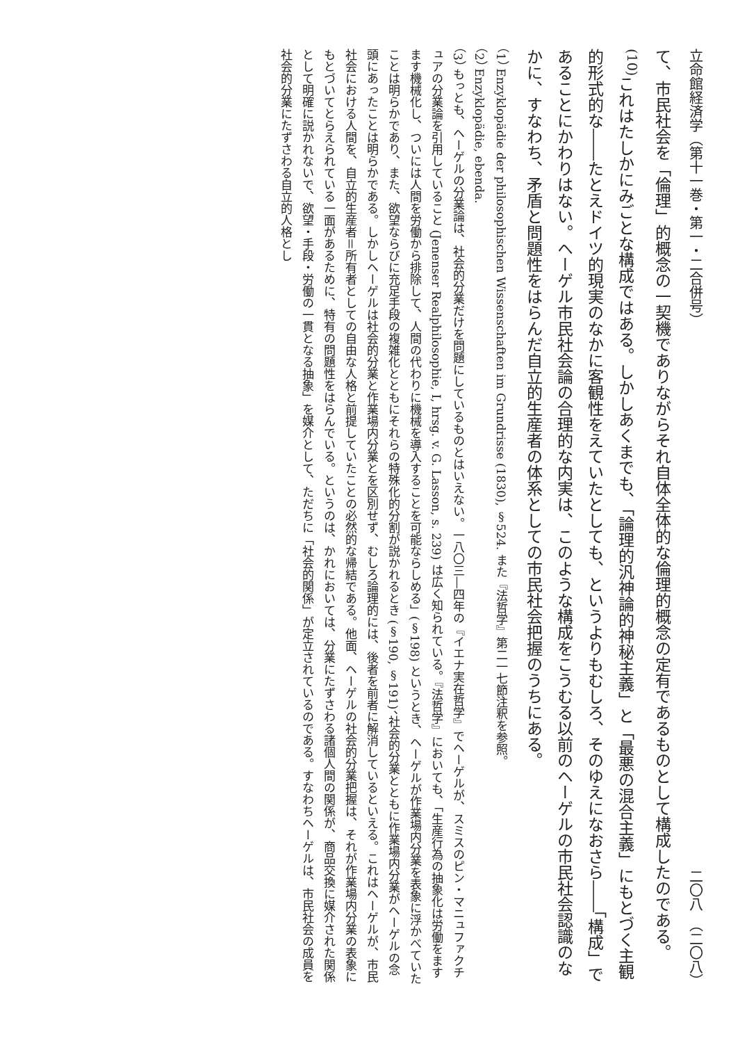立命館経済学（第十一巻・第一・二合併号） 二〇八　（二〇八）
て、市民社会を「倫理」的概念の一契機でありながらそれ自体全体的な倫理的概念の定有であるものとして構成したのである。<sup>(10)</sup>これはたしかにみごとな構成ではある。しかしあくまでも、「論理的汎神論的神秘主義」と「最悪の混合主義」にもとづく主観的形式的な――たとえドイツ的現実のなかに客観性をえていたとしても、というよりもむしろ、そのゆえになおさら――「構成」であることにかわりはない。ヘーゲル市民社会論の合理的な内実は、このような構成をこうむる以前のヘーゲルの市民社会認識のなかに、すなわち、矛盾と問題性をはらんだ自立的生産者の体系としての市民社会把握のうちにある。
（1） Enzyklopädie der philosophischen Wissenschaften im Grundrisse (1830), §524. また『法哲学』第二一七節注釈を参照。
（2） Enzyklopädie, ebenda.
（3） もっとも、ヘーゲルの分業論は、社会的分業だけを問題にしているものとはいえない。一八〇三―四年の『イエナ実在哲学』でヘーゲルが、スミスのピン・マニュファクチュアの分業論を引用していること (Jenenser Realphilosophie, I, hrsg. v. G. Lasson, s. 239) は広く知られている。『法哲学』においても、「生産行為の抽象化は労働をますます機械化し、ついには人間を労働から排除して、人間の代わりに機械を導入することを可能ならしめる」(§198) というとき、ヘーゲルが作業場内分業を表象に浮かべていたことは明らかであり、また、欲望ならびに充足手段の複雑化とともにそれらの特殊化的分割が説かれるとき (§190, §191)、社会的分業とともに作業場内分業がヘーゲルの念頭にあったことは明らかである。しかしヘーゲルは社会的分業と作業場内分業とを区別せず、むしろ論理的には、後者を前者に解消しているといえる。これはヘーゲルが、市民社会における人間を、自立的生産者＝所有者としての自由な人格と前提していたことの必然的な帰結である。他面、ヘーゲルの社会的分業把握は、それが作業場内分業の表象にもとづいてとらえられている一面があるために、特有の問題性をはらんでいる。というのは、かれにおいては、分業にたずさわる諸個人間の関係が、商品交換に媒介された関係として明確に説かれないで、欲望・手段・労働の一貫となる抽象」を媒介として、ただちに「社会的関係」が定立されているのである。すなわちヘーゲルは、市民社会の成員を社会的分業にたずさわる自立的人格とし